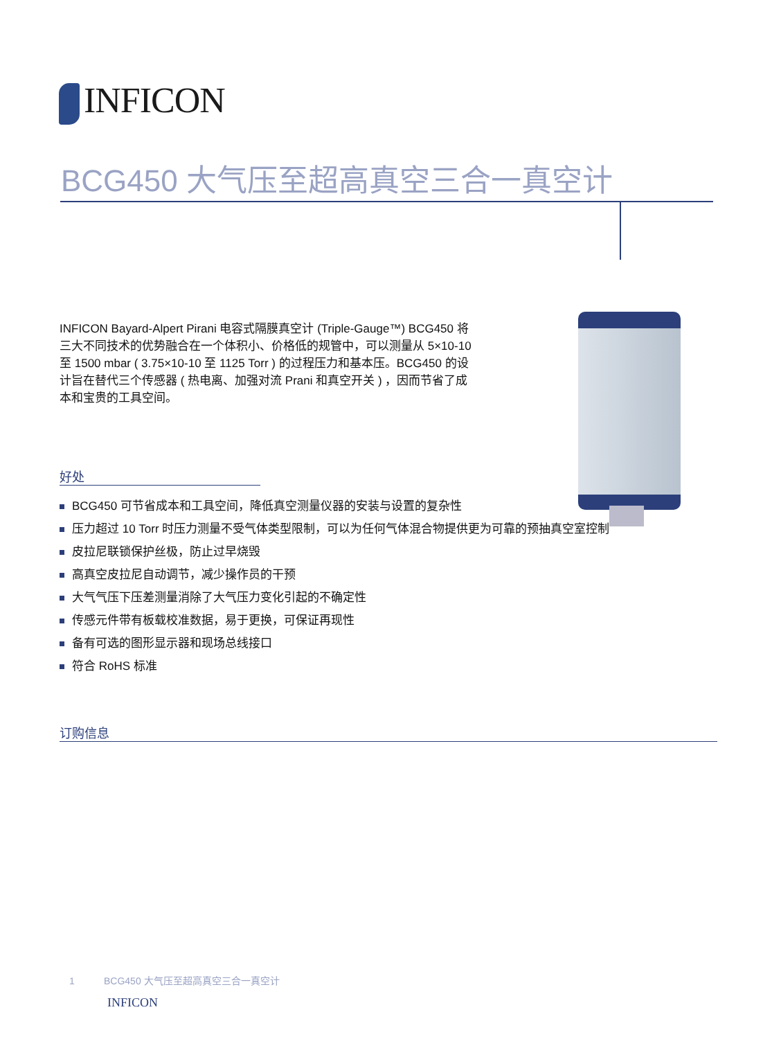INFICON
BCG450 大气压至超高真空三合一真空计
INFICON Bayard-Alpert Pirani 电容式隔膜真空计 (Triple-Gauge™) BCG450 将三大不同技术的优势融合在一个体积小、价格低的规管中，可以测量从 5×10-10 至 1500 mbar ( 3.75×10-10 至 1125 Torr ) 的过程压力和基本压。BCG450 的设计旨在替代三个传感器 ( 热电离、加强对流 Prani 和真空开关 ) ，因而节省了成本和宝贵的工具空间。
好处
BCG450 可节省成本和工具空间，降低真空测量仪器的安装与设置的复杂性
压力超过 10 Torr 时压力测量不受气体类型限制，可以为任何气体混合物提供更为可靠的预抽真空室控制
皮拉尼联锁保护丝极，防止过早烧毁
高真空皮拉尼自动调节，减少操作员的干预
大气气压下压差测量消除了大气压力变化引起的不确定性
传感元件带有板载校准数据，易于更换，可保证再现性
备有可选的图形显示器和现场总线接口
符合 RoHS 标准
订购信息
1 BCG450 大气压至超高真空三合一真空计
INFICON